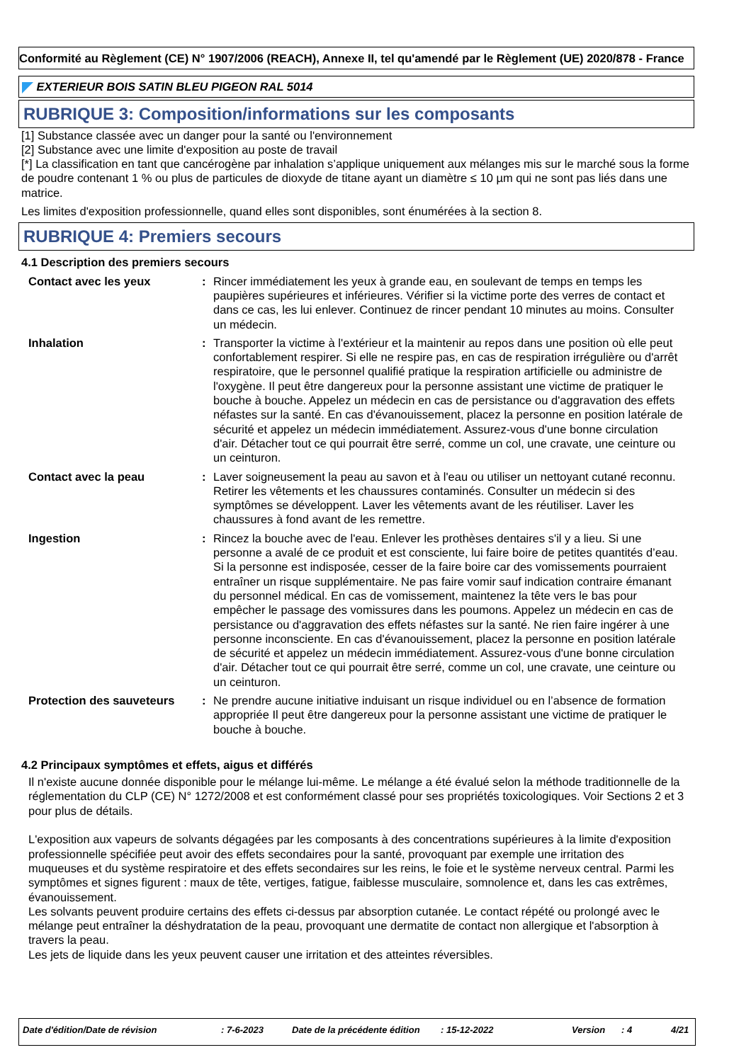Conformité au Règlement (CE) N° 1907/2006 (REACH), Annexe II, tel qu'amendé par le Règlement (UE) 2020/878 - France
EXTERIEUR BOIS SATIN BLEU PIGEON RAL 5014
RUBRIQUE 3: Composition/informations sur les composants
[1] Substance classée avec un danger pour la santé ou l'environnement
[2] Substance avec une limite d'exposition au poste de travail
[*] La classification en tant que cancérogène par inhalation s’applique uniquement aux mélanges mis sur le marché sous la forme de poudre contenant 1 % ou plus de particules de dioxyde de titane ayant un diamètre ≤ 10 µm qui ne sont pas liés dans une matrice.
Les limites d'exposition professionnelle, quand elles sont disponibles, sont énumérées à la section 8.
RUBRIQUE 4: Premiers secours
4.1 Description des premiers secours
Contact avec les yeux : Rincer immédiatement les yeux à grande eau, en soulevant de temps en temps les paupières supérieures et inférieures. Vérifier si la victime porte des verres de contact et dans ce cas, les lui enlever. Continuez de rincer pendant 10 minutes au moins. Consulter un médecin.
Inhalation : Transporter la victime à l'extérieur et la maintenir au repos dans une position où elle peut confortablement respirer. Si elle ne respire pas, en cas de respiration irrégulière ou d'arrêt respiratoire, que le personnel qualifié pratique la respiration artificielle ou administre de l'oxygène. Il peut être dangereux pour la personne assistant une victime de pratiquer le bouche à bouche. Appelez un médecin en cas de persistance ou d'aggravation des effets néfastes sur la santé. En cas d'évanouissement, placez la personne en position latérale de sécurité et appelez un médecin immédiatement. Assurez-vous d'une bonne circulation d'air. Détacher tout ce qui pourrait être serré, comme un col, une cravate, une ceinture ou un ceinturon.
Contact avec la peau : Laver soigneusement la peau au savon et à l'eau ou utiliser un nettoyant cutané reconnu. Retirer les vêtements et les chaussures contaminés. Consulter un médecin si des symptômes se développent. Laver les vêtements avant de les réutiliser. Laver les chaussures à fond avant de les remettre.
Ingestion : Rincez la bouche avec de l'eau. Enlever les prothèses dentaires s'il y a lieu. Si une personne a avalé de ce produit et est consciente, lui faire boire de petites quantités d’eau. Si la personne est indisposée, cesser de la faire boire car des vomissements pourraient entraîner un risque supplémentaire. Ne pas faire vomir sauf indication contraire émanant du personnel médical. En cas de vomissement, maintenez la tête vers le bas pour empêcher le passage des vomissures dans les poumons. Appelez un médecin en cas de persistance ou d'aggravation des effets néfastes sur la santé. Ne rien faire ingérer à une personne inconsciente. En cas d'évanouissement, placez la personne en position latérale de sécurité et appelez un médecin immédiatement. Assurez-vous d'une bonne circulation d'air. Détacher tout ce qui pourrait être serré, comme un col, une cravate, une ceinture ou un ceinturon.
Protection des sauveteurs
: Ne prendre aucune initiative induisant un risque individuel ou en l’absence de formation appropriée Il peut être dangereux pour la personne assistant une victime de pratiquer le bouche à bouche.
4.2 Principaux symptômes et effets, aigus et différés
Il n'existe aucune donnée disponible pour le mélange lui-même. Le mélange a été évalué selon la méthode traditionnelle de la réglementation du CLP (CE) N° 1272/2008 et est conformément classé pour ses propriétés toxicologiques. Voir Sections 2 et 3 pour plus de détails.
L'exposition aux vapeurs de solvants dégagées par les composants à des concentrations supérieures à la limite d'exposition professionnelle spécifiée peut avoir des effets secondaires pour la santé, provoquant par exemple une irritation des muqueuses et du système respiratoire et des effets secondaires sur les reins, le foie et le système nerveux central. Parmi les symptômes et signes figurent : maux de tête, vertiges, fatigue, faiblesse musculaire, somnolence et, dans les cas extrêmes, évanouissement.
Les solvants peuvent produire certains des effets ci-dessus par absorption cutanée. Le contact répété ou prolongé avec le mélange peut entraîner la déshydratation de la peau, provoquant une dermatite de contact non allergique et l'absorption à travers la peau.
Les jets de liquide dans les yeux peuvent causer une irritation et des atteintes réversibles.
Date d'édition/Date de révision: 7-6-2023 Date de la précédente édition: 15-12-2022 Version: 4 4/21